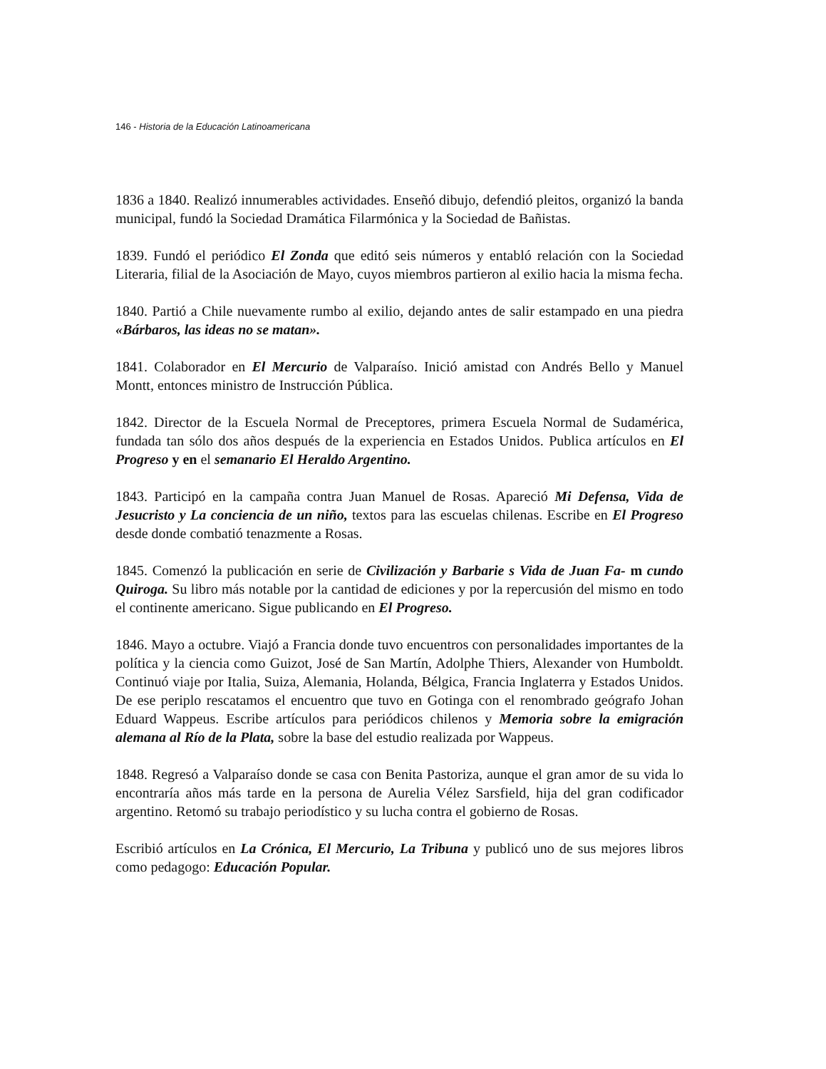146 - Historia de la Educación Latinoamericana
1836 a 1840. Realizó innumerables actividades. Enseñó dibujo, defendió pleitos, organizó la banda municipal, fundó la Sociedad Dramática Filarmónica y la Sociedad de Bañistas.
1839. Fundó el periódico El Zonda que editó seis números y entabló relación con la Sociedad Literaria, filial de la Asociación de Mayo, cuyos miembros partieron al exilio hacia la misma fecha.
1840. Partió a Chile nuevamente rumbo al exilio, dejando antes de salir estampado en una piedra «Bárbaros, las ideas no se matan».
1841. Colaborador en El Mercurio de Valparaíso. Inició amistad con Andrés Bello y Manuel Montt, entonces ministro de Instrucción Pública.
1842. Director de la Escuela Normal de Preceptores, primera Escuela Normal de Sudamérica, fundada tan sólo dos años después de la experiencia en Estados Unidos. Publica artículos en El Progreso y en el semanario El Heraldo Argentino.
1843. Participó en la campaña contra Juan Manuel de Rosas. Apareció Mi Defensa, Vida de Jesucristo y La conciencia de un niño, textos para las escuelas chilenas. Escribe en El Progreso desde donde combatió tenazmente a Rosas.
1845. Comenzó la publicación en serie de Civilización y Barbarie s Vida de Juan Fa- m cundo Quiroga. Su libro más notable por la cantidad de ediciones y por la repercusión del mismo en todo el continente americano. Sigue publicando en El Progreso.
1846. Mayo a octubre. Viajó a Francia donde tuvo encuentros con personalidades importantes de la política y la ciencia como Guizot, José de San Martín, Adolphe Thiers, Alexander von Humboldt. Continuó viaje por Italia, Suiza, Alemania, Holanda, Bélgica, Francia Inglaterra y Estados Unidos. De ese periplo rescatamos el encuentro que tuvo en Gotinga con el renombrado geógrafo Johan Eduard Wappeus. Escribe artículos para periódicos chilenos y Memoria sobre la emigración alemana al Río de la Plata, sobre la base del estudio realizada por Wappeus.
1848. Regresó a Valparaíso donde se casa con Benita Pastoriza, aunque el gran amor de su vida lo encontraría años más tarde en la persona de Aurelia Vélez Sarsfield, hija del gran codificador argentino. Retomó su trabajo periodístico y su lucha contra el gobierno de Rosas.
Escribió artículos en La Crónica, El Mercurio, La Tribuna y publicó uno de sus mejores libros como pedagogo: Educación Popular.